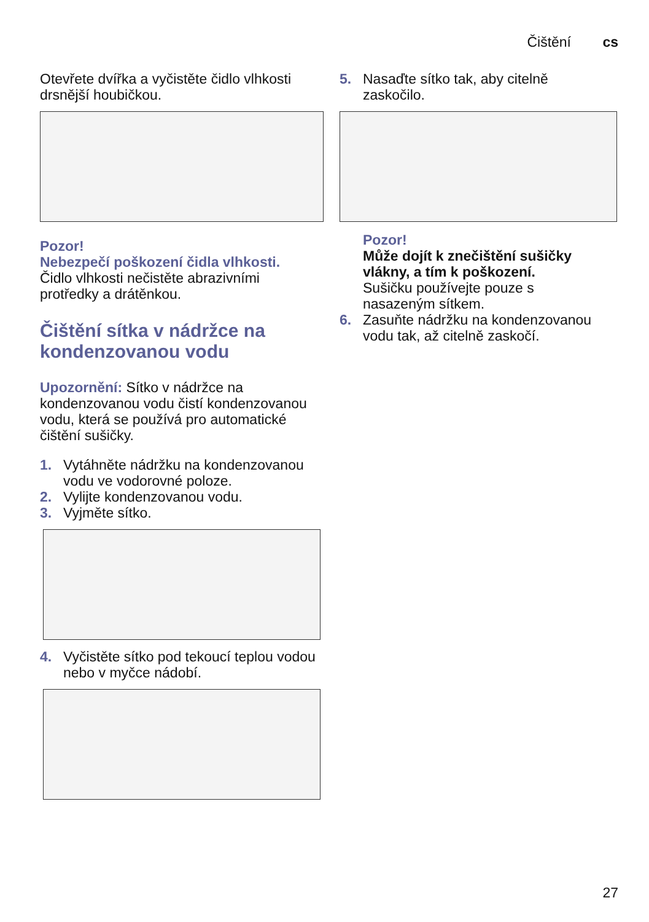Čištění cs
Otevřete dvířka a vyčistěte čidlo vlhkosti drsnější houbičkou.
Pozor!
Nebezpečí poškození čidla vlhkosti.
Čidlo vlhkosti nečistěte abrazivními protředky a drátěnkou.
Čištění sítka v nádržce na kondenzovanou vodu
Upozornění: Sítko v nádržce na kondenzovanou vodu čistí kondenzovanou vodu, která se používá pro automatické čištění sušičky.
1. Vytáhněte nádržku na kondenzovanou vodu ve vodorovné poloze.
2. Vylijte kondenzovanou vodu.
3. Vyjměte sítko.
4. Vyčistěte sítko pod tekoucí teplou vodou nebo v myčce nádobí.
5. Nasaďte sítko tak, aby citelně zaskočilo.
Pozor!
Může dojít k znečištění sušičky vlákny, a tím k poškození.
Sušičku používejte pouze s nasazeným sítkem.
6. Zasuňte nádržku na kondenzovanou vodu tak, až citelně zaskočí.
27